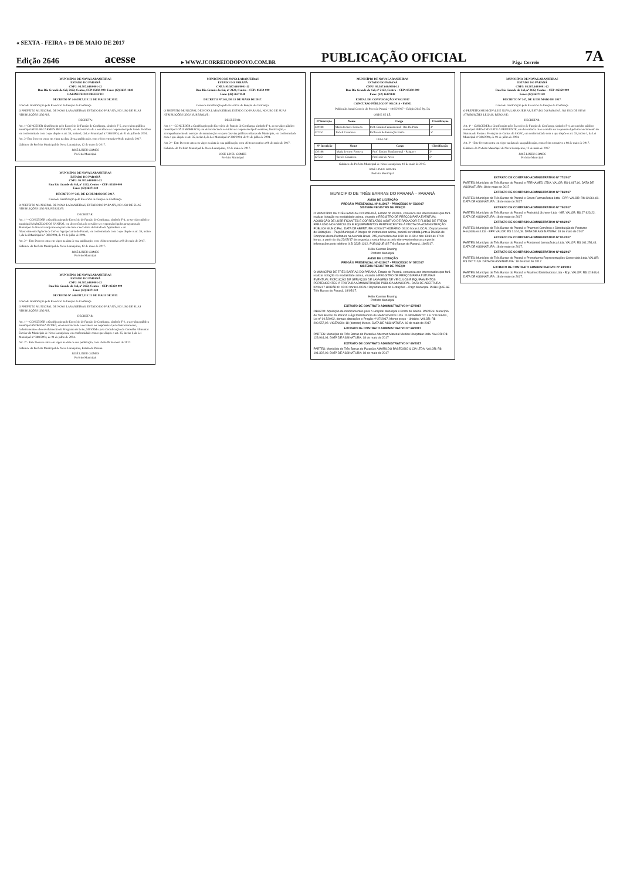« SEXTA - FEIRA » 19 DE MAIO DE 2017
Edição 2646 acesse ▸ WWW.JCORREIODOPOVO.COM.BR PUBLICAÇÃO OFICIAL Pág.: Correio 7A
MUNICÍPIO DE NOVA LARANJEIRAS
ESTADO DO PARANÁ
CNPJ: 95.587.648/0001-12
Rua Rio Grande do Sul, 2122, Centro, CEP 85350-000. Fone: (42) 3637-1148
GABINETE DO PREFEITO
DECRETO Nº 244/2017, DE 12 DE MAIO DE 2017.
Concede Gratificação pelo Exercício de Função de Confiança.
O PREFEITO MUNICIPAL DE NOVA LARANJEIRAS, ESTADO DO PARANÁ, NO USO DE SUAS ATRIBUIÇÕES LEGAIS,
DECRETA:
Art. 1º CONCEDER Gratificação pelo Exercício de Função de Confiança, símbolo F-5, a servidora pública municipal ADELIR CARMEN PRUDENTE, em decorrência de a servidora ser responsável pela Saúde do Idoso em conformidade com o que dispõe o art. 35, inciso I, da Lei Municipal n.º 388/2004, de 01 de julho de 2004.
Art. 2º Este Decreto entra em vigor na data de sua publicação, com efeito retroativo 08 de maio de 2017.
Gabinete do Prefeito Municipal de Nova Laranjeiras, 12 de maio de 2017.
JOSÉ LINEU GOMES
Prefeito Municipal
MUNICÍPIO DE NOVA LARANJEIRAS
ESTADO DO PARANÁ
CNPJ: 95.587.648/0001-12
Rua Rio Grande do Sul, nº 2122, Centro – CEP: 85350-000
Fone: (42) 36371148
DECRETO Nº 245, DE 12 DE MAIO DE 2017.
Concede Gratificação pelo Exercício de Função de Confiança.
O PREFEITO MUNICIPAL DE NOVA LARANJEIRAS, ESTADO DO PARANÁ, NO USO DE SUAS ATRIBUIÇÕES LEGAIS, RESOLVE:
DECRETAR:
Art. 1º – CONCEDER a Gratificação pelo Exercício de Função de Confiança, símbolo F-4, ao servidor público municipal MARCELO DOS SANTOS, em decorrência do servidor ser responsável pelos programas do Município de Nova Laranjeiras em parceria com a Secretaria de Estado da Agricultura e do Abastecimento/Agência de Defesa Agropecuária do Paraná, em conformidade com o que dispõe o art. 35, inciso I, da Lei Municipal n.º 388/2004, de 01 de julho de 2004.
Art. 2º - Este Decreto entra em vigor na data de sua publicação, com efeito retroativo a 08 de maio de 2017.
Gabinete do Prefeito Municipal de Nova Laranjeiras, 12 de maio de 2017.
JOSÉ LINEU GOMES
Prefeito Municipal
MUNICÍPIO DE NOVA LARANJEIRAS
ESTADO DO PARANÁ
CNPJ: 95.587.648/0001-12
Rua Rio Grande do Sul, nº 2122, Centro – CEP: 85350-000
Fone: (42) 36371148
DECRETO Nº 246/2017, DE 12 DE MAIO DE 2017.
Concede Gratificação pelo Exercício de Função de Confiança.
O PREFEITO MUNICIPAL DE NOVA LARANJEIRAS, ESTADO DO PARANÁ, NO USO DE SUAS ATRIBUIÇÕES LEGAIS,
DECRETAR:
Art. 1º – CONCEDER a Gratificação pelo Exercício de Função de Confiança, símbolo F-2, a servidora pública municipal ANDRESSA PETRÓ, em decorrência de a servidora ser responsável pelo funcionamento, cadastramento e desenvolvimento do Programa do Leite, SISVAM e pela Coordenação do Conselho Alimentar Escolar do Município de Nova Laranjeiras, em conformidade com o que dispõe o art. 35, inciso I, da Lei Municipal n.º 388/2004, de 01 de julho de 2004.
Art. 2º - Este Decreto entra em vigor na data de sua publicação, com efeito 08 de maio de 2017.
Gabinete do Prefeito Municipal de Nova Laranjeiras, Estado do Paraná.
JOSÉ LINEU GOMES
Prefeito Municipal
MUNICÍPIO DE NOVA LARANJEIRAS
ESTADO DO PARANÁ
CNPJ: 95.587.648/0001-12
Rua Rio Grande do Sul, nº 2122, Centro – CEP: 85350-000
Fone: (42) 36371148
DECRETO Nº 248, DE 12 DE MAIO DE 2017.
Concede Gratificação pelo Exercício de Função de Confiança.
O PREFEITO MUNICIPAL DE NOVA LARANJEIRAS, ESTADO DO PARANÁ, NO USO DE SUAS ATRIBUIÇÕES LEGAIS, RESOLVE:
DECRETAR:
Art. 1º – CONCEDER a Gratificação pelo Exercício de Função de Confiança, símbolo F-1, ao servidor público municipal JOÃO MORBACH, em decorrência do servidor ser responsável pelo controle, fiscalização, e acompanhamento de serviços de manutenção e reparo das vias publicas urbanas do Município, em conformidade com o que dispõe o art. 35, inciso I, da Lei Municipal nº 388/2004, de 01 de julho de 2004.
Art. 2º - Este Decreto entra em vigor na data de sua publicação, com efeito retroativo a 08 de maio de 2017.
Gabinete do Prefeito Municipal de Nova Laranjeiras, 12 de maio de 2017.
JOSÉ LINEU GOMES
Prefeito Municipal
MUNICÍPIO DE NOVA LARANJEIRAS
ESTADO DO PARANÁ
CNPJ: 95.587.648/0001-12
Rua Rio Grande do Sul, nº 2122, Centro – CEP: 85350-000
Fone: (42) 36371148
EDITAL DE CONVOCAÇÃO Nº 042/2017
CONCURSO PÚBLICO Nº 001/2014 - PMNL
Publicado Jornal Correio do Povo do Paraná – 18/05/2017 – Edição 2645 Pg. 5A
ONDE SE LÊ:
| Nº Inscrição | Nome | Cargo | Classificação |
| --- | --- | --- | --- |
| 430188 | Maria Ivonete Fonseca | Prof. Ensino Fundamental - Rio Da Prata | 3º |
| 427251 | Tacieli Casanova | Professor de Educação Física | 5º |
LEIA-SE:
| Nº Inscrição | Nome | Cargo | Classificação |
| --- | --- | --- | --- |
| 430188 | Maria Ivonete Fonseca | Prof. Ensino Fundamental - Paiquere | 3º |
| 427251 | Tacieli Casanova | Professor de Artes | 5º |
Gabinete do Prefeito Municipal de Nova Laranjeiras, 18 de maio de 2017.
JOSÉ LINEU GOMES
Prefeito Municipal
MUNICIPIO DE TRÊS BARRAS DO PARANÁ – PARANÁ
AVISO DE LICITAÇÃO
PREGÃO PRESENCIAL Nº 41/2017 - PROCESSO Nº 56/2017
SISTEMA REGISTRO DE PREÇO
O MUNICÍPIO DE TRÊS BARRAS DO PARANÁ, Estado do Paraná, comunica aos interessados que fará realizar licitação na modalidade acima, visando o REGISTRO DE PREÇOS PARA EVENTUAL AQUISIÇÃO DE LUBRIFICANTES E CORRELATOS (ADITIVO DE RADIADOR E FLUÍDO DE FREIO) PARA USO NOS VEÍCULOS E EQUIPAMENTOS PERTENCENTES À FROTA DA ADMINISTRAÇÃO PÚBLICA MUNICIPAL. DATA DE ABERTURA: 02/06/17 HORÁRIO: 09:00 horas LOCAL: Departamento de Licitações – Paço Municipal. A íntegra do instrumento acima, poderá ser obtida junto a Divisão de Compras desta Prefeitura na Avenida Brasil, 245, no horário das 8:30 às 11:30 e das 13:30 às 17:00 horas, a partir do dia 22/05/17 de segunda a sexta-feira ou pelo site www.tresbarras.pr.gov.br, informações pelo telefone (45) 3235-1212. PUBLIQUE-SE Três Barras do Paraná, 18/05/17.
Hélio Kuerten Bruning
Prefeito Municipal
AVISO DE LICITAÇÃO
PREGÃO PRESENCIAL Nº 42/2017 - PROCESSO Nº 57/2017
SISTEMA REGISTRO DE PREÇO
O MUNICÍPIO DE TRÊS BARRAS DO PARANÁ, Estado do Paraná, comunica aos interessados que fará realizar licitação na modalidade acima, visando o REGISTRO DE PREÇOS PARA FUTURA E EVENTUAL EXECUÇÃO DE SERVIÇOS DE LAVAGENS DE VEÍCULOS E EQUIPAMENTOS PERTENCENTES À FROTA DA ADMINISTRAÇÃO PÚBLICA MUNICIPAL. DATA DE ABERTURA: 02/06/17 HORÁRIO: 15:00 horas LOCAL: Departamento de Licitações – Paço Municipal. PUBLIQUE-SE Três Barras do Paraná, 18/05/17.
Hélio Kuerten Bruning
Prefeito Municipal
EXTRATO DE CONTRATO ADMINISTRATIVO Nº 67/2017
OBJETO: Aquisição de medicamentos para o Hospital Municipal e Posto de Saúde. PARTES: Município de Três Barras do Paraná e Ágil Distribuidora de Medicamentos Ltda. FUNDAMENTO: Lei nº 8.666/93, Lei nº 10.520/02, demais alterações e Pregão nº 27/2017, Menor preço - Unitário. VALOR: R$ 200.557,92. VIGÊNCIA: 18 (dezoito) Meses. DATA DE ASSINATURA: 18 de maio de 2017
EXTRATO DE CONTRATO ADMINISTRATIVO Nº 68/2017
PARTES: Município de Três Barras do Paraná e Altermed Material Medico Hospitalar Ltda. VALOR: R$ 123.944,04. DATA DE ASSINATURA: 18 de maio de 2017
EXTRATO DE CONTRATO ADMINISTRATIVO Nº 69/2017
PARTES: Município de Três Barras do Paraná e AMARILDO BASEGGIO & CIA LTDA. VALOR: R$ 101.322,00. DATA DE ASSINATURA: 18 de maio de 2017
MUNICÍPIO DE NOVA LARANJEIRAS
ESTADO DO PARANÁ
CNPJ: 95.587.648/0001-12
Rua Rio Grande do Sul, nº 2122, Centro – CEP: 85350-000
Fone: (42) 36371148
DECRETO Nº 247, DE 12 DE MAIO DE 2017.
Concede Gratificação pelo Exercício de Função de Confiança.
O PREFEITO MUNICIPAL DE NOVA LARANJEIRAS, ESTADO DO PARANÁ, NO USO DE SUAS ATRIBUIÇÕES LEGAIS, RESOLVE:
DECRETAR:
Art. 1º – CONCEDER a Gratificação pelo Exercício de Função de Confiança, símbolo F-1, ao servidor público municipal FERNANDO ATILA PRUDENTE, em decorrência de o servidor ser responsável pelo Gerenciamento do Sistema de Frotas e Prestação de Contas do SIGPC, em conformidade com o que dispõe o art. 35, inciso I, da Lei Municipal nº 388/2004, de 01 de julho de 2004.
Art. 2º - Este Decreto entra em vigor na data de sua publicação, com efeito retroativo a 08 de maio de 2017.
Gabinete do Prefeito Municipal de Nova Laranjeiras, 12 de maio de 2017.
JOSÉ LINEU GOMES
Prefeito Municipal
EXTRATO DE CONTRATO ADMINISTRATIVO Nº 77/2017
PARTES: Município de Três Barras do Paraná e FERNAMED LTDA. VALOR: R$ 6.087,60. DATA DE ASSINATURA: 18 de maio de 2017
EXTRATO DE CONTRATO ADMINISTRATIVO Nº 78/2017
PARTES: Município de Três Barras do Paraná e Green Farmacêutica Ltda - EPP. VALOR: R$ 12.864,60. DATA DE ASSINATURA: 18 de maio de 2017
EXTRATO DE CONTRATO ADMINISTRATIVO Nº 79/2017
PARTES: Município de Três Barras do Paraná e Pedrotti & Scherer Ltda - ME. VALOR: R$ 27.923,22. DATA DE ASSINATURA: 18 de maio de 2017
EXTRATO DE CONTRATO ADMINISTRATIVO Nº 80/2017
PARTES: Município de Três Barras do Paraná e Pharmed Comércio e Distribuição de Produtos Hospitalares Ltda - EPP. VALOR: R$ 1.144,08. DATA DE ASSINATURA: 18 de maio de 2017.
EXTRATO DE CONTRATO ADMINISTRATIVO Nº 81/2017
PARTES: Município de Três Barras do Paraná e Pontamed farmacêutica Ltda. VALOR: R$ 161.254,44. DATA DE ASSINATURA: 18 de maio de 2017.
EXTRATO DE CONTRATO ADMINISTRATIVO Nº 82/2017
PARTES: Município de Três Barras do Paraná e Promefarma Representações Comerciais Ltda. VALOR: R$ 292.710,9. DATA DE ASSINATURA: 18 de maio de 2017.
EXTRATO DE CONTRATO ADMINISTRATIVO: Nº 83/2017
PARTES: Município de Três Barras do Paraná e Realmed Distribuidora Ltda - Epp. VALOR: R$ 12.848,4. DATA DE ASSINATURA: 18 de maio de 2017.